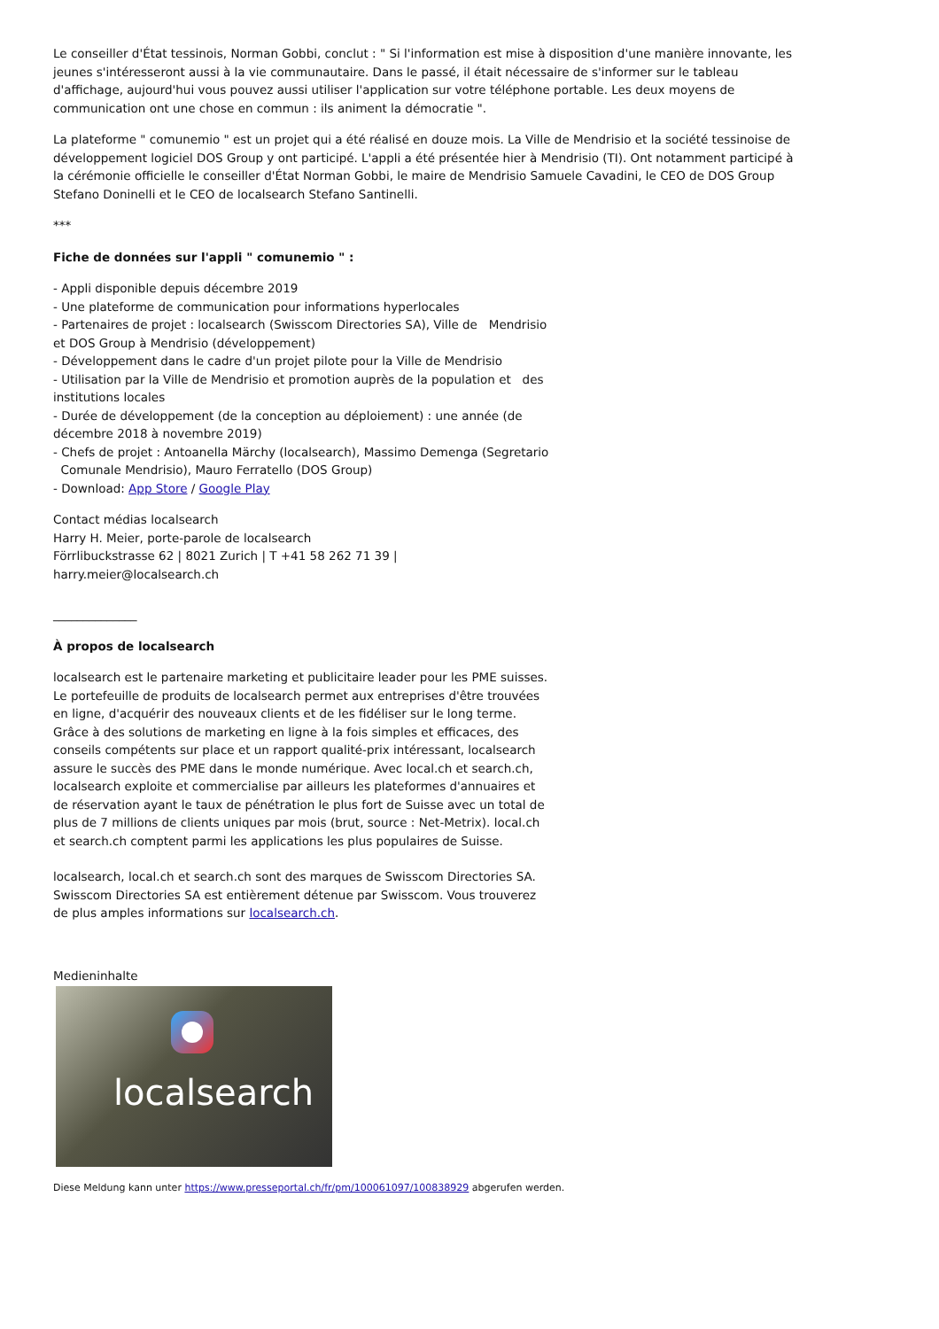Le conseiller d'État tessinois, Norman Gobbi, conclut : " Si l'information est mise à disposition d'une manière innovante, les jeunes s'intéresseront aussi à la vie communautaire. Dans le passé, il était nécessaire de s'informer sur le tableau d'affichage, aujourd'hui vous pouvez aussi utiliser l'application sur votre téléphone portable. Les deux moyens de communication ont une chose en commun : ils animent la démocratie ".
La plateforme " comunemio " est un projet qui a été réalisé en douze mois. La Ville de Mendrisio et la société tessinoise de développement logiciel DOS Group y ont participé. L'appli a été présentée hier à Mendrisio (TI). Ont notamment participé à la cérémonie officielle le conseiller d'État Norman Gobbi, le maire de Mendrisio Samuele Cavadini, le CEO de DOS Group Stefano Doninelli et le CEO de localsearch Stefano Santinelli.
***
Fiche de données sur l'appli " comunemio " :
- Appli disponible depuis décembre 2019
- Une plateforme de communication pour informations hyperlocales
- Partenaires de projet : localsearch (Swisscom Directories SA), Ville de Mendrisio et DOS Group à Mendrisio (développement)
- Développement dans le cadre d'un projet pilote pour la Ville de Mendrisio
- Utilisation par la Ville de Mendrisio et promotion auprès de la population et des institutions locales
- Durée de développement (de la conception au déploiement) : une année (de décembre 2018 à novembre 2019)
- Chefs de projet : Antoanella Märchy (localsearch), Massimo Demenga (Segretario Comunale Mendrisio), Mauro Ferratello (DOS Group)
- Download: App Store / Google Play
Contact médias localsearch
Harry H. Meier, porte-parole de localsearch
Förrlibuckstrasse 62 | 8021 Zurich | T +41 58 262 71 39 |
harry.meier@localsearch.ch
______________
À propos de localsearch
localsearch est le partenaire marketing et publicitaire leader pour les PME suisses. Le portefeuille de produits de localsearch permet aux entreprises d'être trouvées en ligne, d'acquérir des nouveaux clients et de les fidéliser sur le long terme. Grâce à des solutions de marketing en ligne à la fois simples et efficaces, des conseils compétents sur place et un rapport qualité-prix intéressant, localsearch assure le succès des PME dans le monde numérique. Avec local.ch et search.ch, localsearch exploite et commercialise par ailleurs les plateformes d'annuaires et de réservation ayant le taux de pénétration le plus fort de Suisse avec un total de plus de 7 millions de clients uniques par mois (brut, source : Net-Metrix). local.ch et search.ch comptent parmi les applications les plus populaires de Suisse.
localsearch, local.ch et search.ch sont des marques de Swisscom Directories SA. Swisscom Directories SA est entièrement détenue par Swisscom. Vous trouverez de plus amples informations sur localsearch.ch.
Medieninhalte
localsearch
Diese Meldung kann unter https://www.presseportal.ch/fr/pm/100061097/100838929 abgerufen werden.